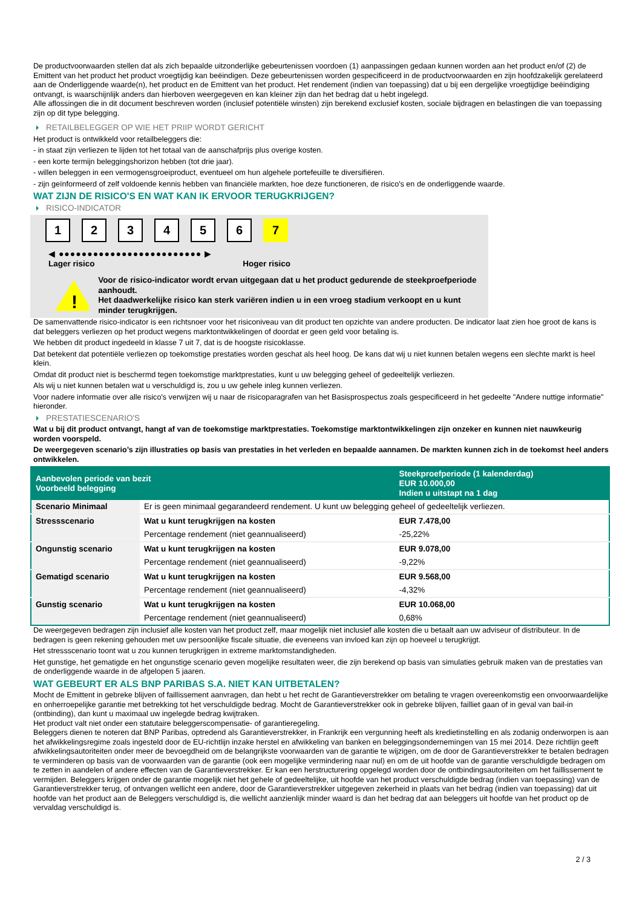De productvoorwaarden stellen dat als zich bepaalde uitzonderlijke gebeurtenissen voordoen (1) aanpassingen gedaan kunnen worden aan het product en/of (2) de Emittent van het product het product vroegtijdig kan beëindigen. Deze gebeurtenissen worden gespecificeerd in de productvoorwaarden en zijn hoofdzakelijk gerelateerd aan de Onderliggende waarde(n), het product en de Emittent van het product. Het rendement (indien van toepassing) dat u bij een dergelijke vroegtijdige beëindiging ontvangt, is waarschijnlijk anders dan hierboven weergegeven en kan kleiner zijn dan het bedrag dat u hebt ingelegd.
Alle aflossingen die in dit document beschreven worden (inclusief potentiële winsten) zijn berekend exclusief kosten, sociale bijdragen en belastingen die van toepassing zijn op dit type belegging.
RETAILBELEGGER OP WIE HET PRIIP WORDT GERICHT
Het product is ontwikkeld voor retailbeleggers die:
- in staat zijn verliezen te lijden tot het totaal van de aanschafprijs plus overige kosten.
- een korte termijn beleggingshorizon hebben (tot drie jaar).
- willen beleggen in een vermogensgroeiproduct, eventueel om hun algehele portefeuille te diversifiëren.
- zijn geïnformeerd of zelf voldoende kennis hebben van financiële markten, hoe deze functioneren, de risico's en de onderliggende waarde.
WAT ZIJN DE RISICO'S EN WAT KAN IK ERVOOR TERUGKRIJGEN?
RISICO-INDICATOR
1 2 3 4 5 6 7
◀ ●●●●●●●●●●●●●●●●●●●●●●●●● ▶
Lager risico Hoger risico
!
Voor de risico-indicator wordt ervan uitgegaan dat u het product gedurende de steekproefperiode aanhoudt.
Het daadwerkelijke risico kan sterk variëren indien u in een vroeg stadium verkoopt en u kunt minder terugkrijgen.
De samenvattende risico-indicator is een richtsnoer voor het risiconiveau van dit product ten opzichte van andere producten. De indicator laat zien hoe groot de kans is dat beleggers verliezen op het product wegens marktontwikkelingen of doordat er geen geld voor betaling is.
We hebben dit product ingedeeld in klasse 7 uit 7, dat is de hoogste risicoklasse.
Dat betekent dat potentiële verliezen op toekomstige prestaties worden geschat als heel hoog. De kans dat wij u niet kunnen betalen wegens een slechte markt is heel klein.
Omdat dit product niet is beschermd tegen toekomstige marktprestaties, kunt u uw belegging geheel of gedeeltelijk verliezen.
Als wij u niet kunnen betalen wat u verschuldigd is, zou u uw gehele inleg kunnen verliezen.
Voor nadere informatie over alle risico's verwijzen wij u naar de risicoparagrafen van het Basisprospectus zoals gespecificeerd in het gedeelte "Andere nuttige informatie" hieronder.
PRESTATIESCENARIO'S
Wat u bij dit product ontvangt, hangt af van de toekomstige marktprestaties. Toekomstige marktontwikkelingen zijn onzeker en kunnen niet nauwkeurig worden voorspeld.
De weergegeven scenario’s zijn illustraties op basis van prestaties in het verleden en bepaalde aannamen. De markten kunnen zich in de toekomst heel anders ontwikkelen.
| Aanbevolen periode van bezit Voorbeeld belegging | | Steekproefperiode (1 kalenderdag) EUR 10.000,00 Indien u uitstapt na 1 dag |
| --- | --- | --- |
| Scenario Minimaal | Er is geen minimaal gegarandeerd rendement. U kunt uw belegging geheel of gedeeltelijk verliezen. | |
| Stressscenario | Wat u kunt terugkrijgen na kosten | EUR 7.478,00 |
| | Percentage rendement (niet geannualiseerd) | -25,22% |
| Ongunstig scenario | Wat u kunt terugkrijgen na kosten | EUR 9.078,00 |
| | Percentage rendement (niet geannualiseerd) | -9,22% |
| Gematigd scenario | Wat u kunt terugkrijgen na kosten | EUR 9.568,00 |
| | Percentage rendement (niet geannualiseerd) | -4,32% |
| Gunstig scenario | Wat u kunt terugkrijgen na kosten | EUR 10.068,00 |
| | Percentage rendement (niet geannualiseerd) | 0,68% |
De weergegeven bedragen zijn inclusief alle kosten van het product zelf, maar mogelijk niet inclusief alle kosten die u betaalt aan uw adviseur of distributeur. In de bedragen is geen rekening gehouden met uw persoonlijke fiscale situatie, die eveneens van invloed kan zijn op hoeveel u terugkrijgt.
Het stressscenario toont wat u zou kunnen terugkrijgen in extreme marktomstandigheden.
Het gunstige, het gematigde en het ongunstige scenario geven mogelijke resultaten weer, die zijn berekend op basis van simulaties gebruik maken van de prestaties van de onderliggende waarde in de afgelopen 5 jaaren.
WAT GEBEURT ER ALS BNP PARIBAS S.A. NIET KAN UITBETALEN?
Mocht de Emittent in gebreke blijven of faillissement aanvragen, dan hebt u het recht de Garantieverstrekker om betaling te vragen overeenkomstig een onvoorwaardelijke en onherroepelijke garantie met betrekking tot het verschuldigde bedrag. Mocht de Garantieverstrekker ook in gebreke blijven, failliet gaan of in geval van bail-in (ontbinding), dan kunt u maximaal uw ingelegde bedrag kwijtraken.
Het product valt niet onder een statutaire beleggerscompensatie- of garantieregeling.
Beleggers dienen te noteren dat BNP Paribas, optredend als Garantieverstrekker, in Frankrijk een vergunning heeft als kredietinstelling en als zodanig onderworpen is aan het afwikkelingsregime zoals ingesteld door de EU-richtlijn inzake herstel en afwikkeling van banken en beleggingsondernemingen van 15 mei 2014. Deze richtlijn geeft afwikkelingsautoriteiten onder meer de bevoegdheid om de belangrijkste voorwaarden van de garantie te wijzigen, om de door de Garantieverstrekker te betalen bedragen te verminderen op basis van de voorwaarden van de garantie (ook een mogelijke vermindering naar nul) en om de uit hoofde van de garantie verschuldigde bedragen om te zetten in aandelen of andere effecten van de Garantieverstrekker. Er kan een herstructurering opgelegd worden door de ontbindingsautoriteiten om het faillissement te vermijden. Beleggers krijgen onder de garantie mogelijk niet het gehele of gedeeltelijke, uit hoofde van het product verschuldigde bedrag (indien van toepassing) van de Garantieverstrekker terug, of ontvangen wellicht een andere, door de Garantieverstrekker uitgegeven zekerheid in plaats van het bedrag (indien van toepassing) dat uit hoofde van het product aan de Beleggers verschuldigd is, die wellicht aanzienlijk minder waard is dan het bedrag dat aan beleggers uit hoofde van het product op de vervaldag verschuldigd is.
2 / 3